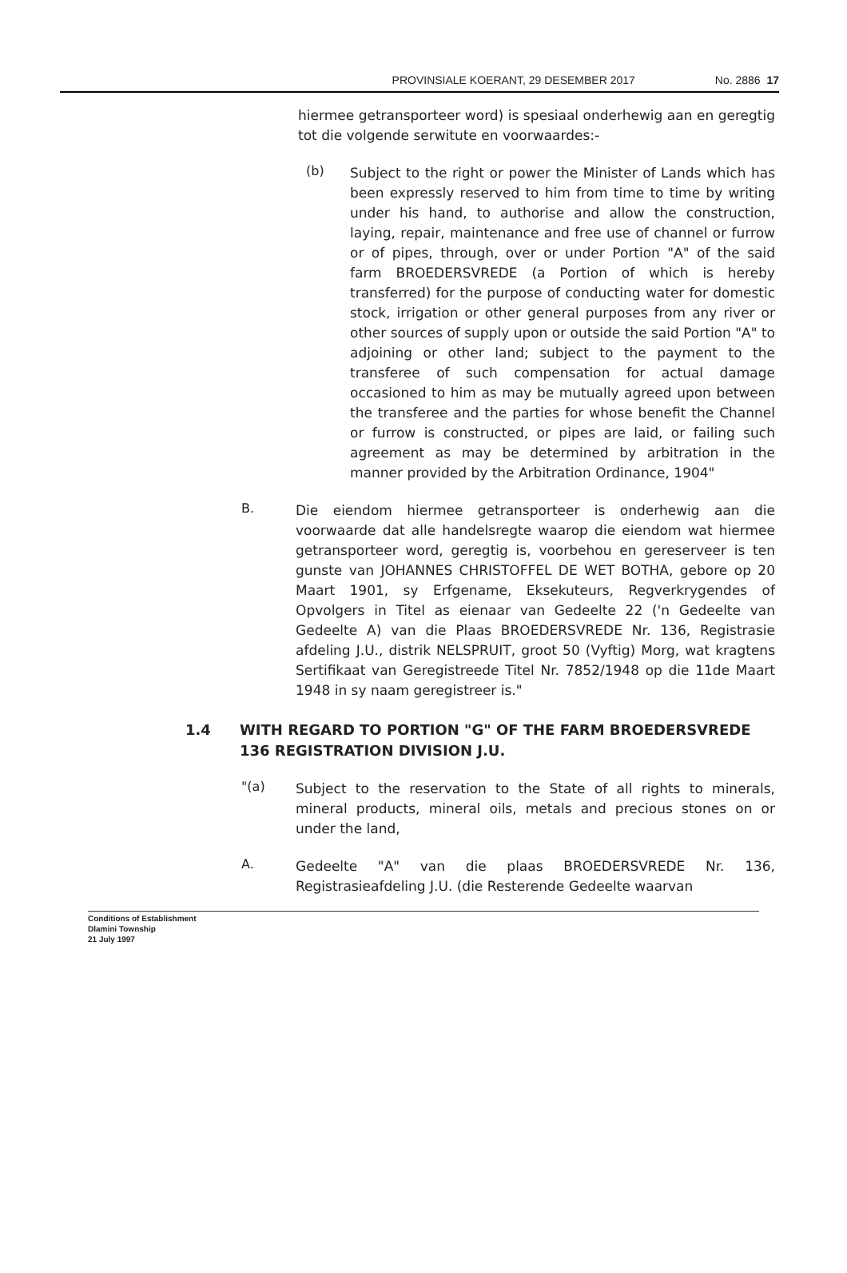PROVINSIALE KOERANT, 29 DESEMBER 2017 No. 2886 17
hiermee getransporteer word) is spesiaal onderhewig aan en geregtig tot die volgende serwitute en voorwaardes:-
(b)
Subject to the right or power the Minister of Lands which has been expressly reserved to him from time to time by writing under his hand, to authorise and allow the construction, laying, repair, maintenance and free use of channel or furrow or of pipes, through, over or under Portion "A" of the said farm BROEDERSVREDE (a Portion of which is hereby transferred) for the purpose of conducting water for domestic stock, irrigation or other general purposes from any river or other sources of supply upon or outside the said Portion "A" to adjoining or other land; subject to the payment to the transferee of such compensation for actual damage occasioned to him as may be mutually agreed upon between the transferee and the parties for whose benefit the Channel or furrow is constructed, or pipes are laid, or failing such agreement as may be determined by arbitration in the manner provided by the Arbitration Ordinance, 1904"
B.
Die eiendom hiermee getransporteer is onderhewig aan die voorwaarde dat alle handelsregte waarop die eiendom wat hiermee getransporteer word, geregtig is, voorbehou en gereserveer is ten gunste van JOHANNES CHRISTOFFEL DE WET BOTHA, gebore op 20 Maart 1901, sy Erfgename, Eksekuteurs, Regverkrygendes of Opvolgers in Titel as eienaar van Gedeelte 22 ('n Gedeelte van Gedeelte A) van die Plaas BROEDERSVREDE Nr. 136, Registrasie afdeling J.U., distrik NELSPRUIT, groot 50 (Vyftig) Morg, wat kragtens Sertifikaat van Geregistreede Titel Nr. 7852/1948 op die 11de Maart 1948 in sy naam geregistreer is."
1.4 WITH REGARD TO PORTION "G" OF THE FARM BROEDERSVREDE 136 REGISTRATION DIVISION J.U.
"(a)
Subject to the reservation to the State of all rights to minerals, mineral products, mineral oils, metals and precious stones on or under the land,
A.
Gedeelte "A" van die plaas BROEDERSVREDE Nr. 136, Registrasieafdeling J.U. (die Resterende Gedeelte waarvan
Conditions of Establishment
Dlamini Township
21 July 1997